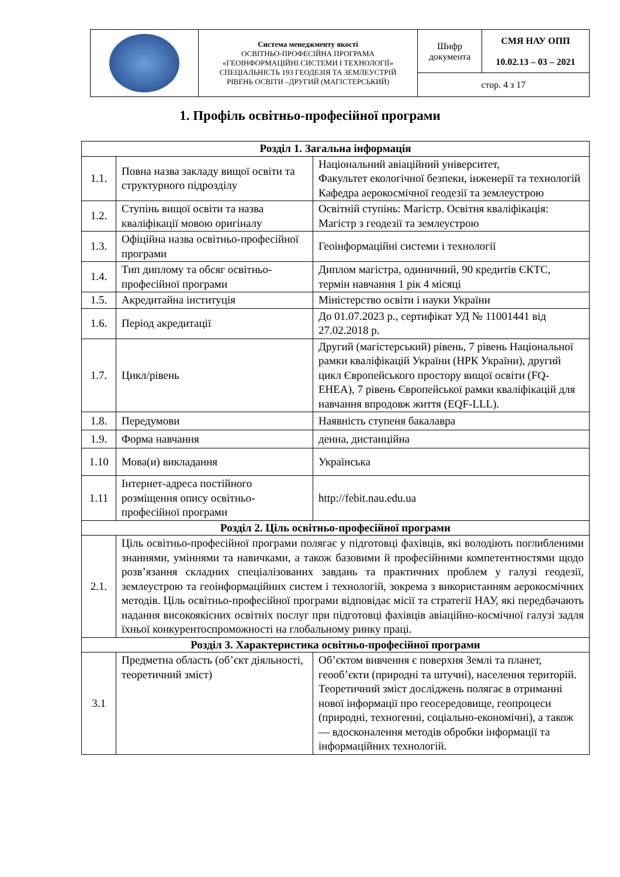| | Система менеджменту якості ОСВІТНЬО-ПРОФЕСІЙНА ПРОГРАМА «ГЕОІНФОРМАЦІЙНІ СИСТЕМИ І ТЕХНОЛОГІЇ» СПЕЦІАЛЬНІСТЬ 193 ГЕОДЕЗІЯ ТА ЗЕМЛЕУСТРІЙ РІВЕНЬ ОСВІТИ –ДРУГИЙ (МАГІСТЕРСЬКИЙ) | Шифр документа | СМЯ НАУ ОПП 10.02.13 – 03 – 2021 |
| | | стор. 4 з 17 | |
1. Профіль освітньо-професійної програми
| Розділ 1. Загальна інформація | | |
| --- | --- | --- |
| 1.1. | Повна назва закладу вищої освіти та структурного підрозділу | Національний авіаційний університет, Факультет екологічної безпеки, інженерії та технологій Кафедра аерокосмічної геодезії та землеустрою |
| 1.2. | Ступінь вищої освіти та назва кваліфікації мовою оригіналу | Освітній ступінь: Магістр. Освітня кваліфікація: Магістр з геодезії та землеустрою |
| 1.3. | Офіційна назва освітньо-професійної програми | Геоінформаційні системи і технології |
| 1.4. | Тип диплому та обсяг освітньо-професійної програми | Диплом магістра, одиничний, 90 кредитів ЄКТС, термін навчання 1 рік 4 місяці |
| 1.5. | Акредитайна інституція | Міністерство освіти і науки України |
| 1.6. | Період акредитації | До 01.07.2023 р., сертифікат УД № 11001441 від 27.02.2018 р. |
| 1.7. | Цикл/рівень | Другий (магістерський) рівень, 7 рівень Національної рамки кваліфікацій України (НРК України), другий цикл Європейського простору вищої освіти (FQ-EHEA), 7 рівень Європейської рамки кваліфікацій для навчання впродовж життя (EQF-LLL). |
| 1.8. | Передумови | Наявність ступеня бакалавра |
| 1.9. | Форма навчання | денна, дистанційна |
| 1.10 | Мова(и) викладання | Українська |
| 1.11 | Інтернет-адреса постійного розміщення опису освітньо-професійної програми | http://febit.nau.edu.ua |
| Розділ 2. Ціль освітньо-професійної програми | | |
| 2.1. | Ціль освітньо-професійної програми полягає у підготовці фахівців, які володіють поглибленими знаннями, уміннями та навичками, а також базовими й професійними компетентностями щодо розв’язання складних спеціалізованих завдань та практичних проблем у галузі геодезії, землеустрою та геоінформаційних систем і технологій, зокрема з використанням аерокосмічних методів. Ціль освітньо-професійної програми відповідає місії та стратегії НАУ, які передбачають надання високоякісних освітніх послуг при підготовці фахівців авіаційно-космічної галузі задля їхньої конкурентоспроможності на глобальному ринку праці. | |
| Розділ 3. Характеристика освітньо-професійної програми | | |
| 3.1 | Предметна область (об’єкт діяльності, теоретичний зміст) | Об’єктом вивчення є поверхня Землі та планет, геооб’єкти (природні та штучні), населення територій. Теоретичний зміст досліджень полягає в отриманні нової інформації про геосередовище, геопроцеси (природні, техногенні, соціально-економічні), а також — вдосконалення методів обробки інформації та інформаційних технологій. |